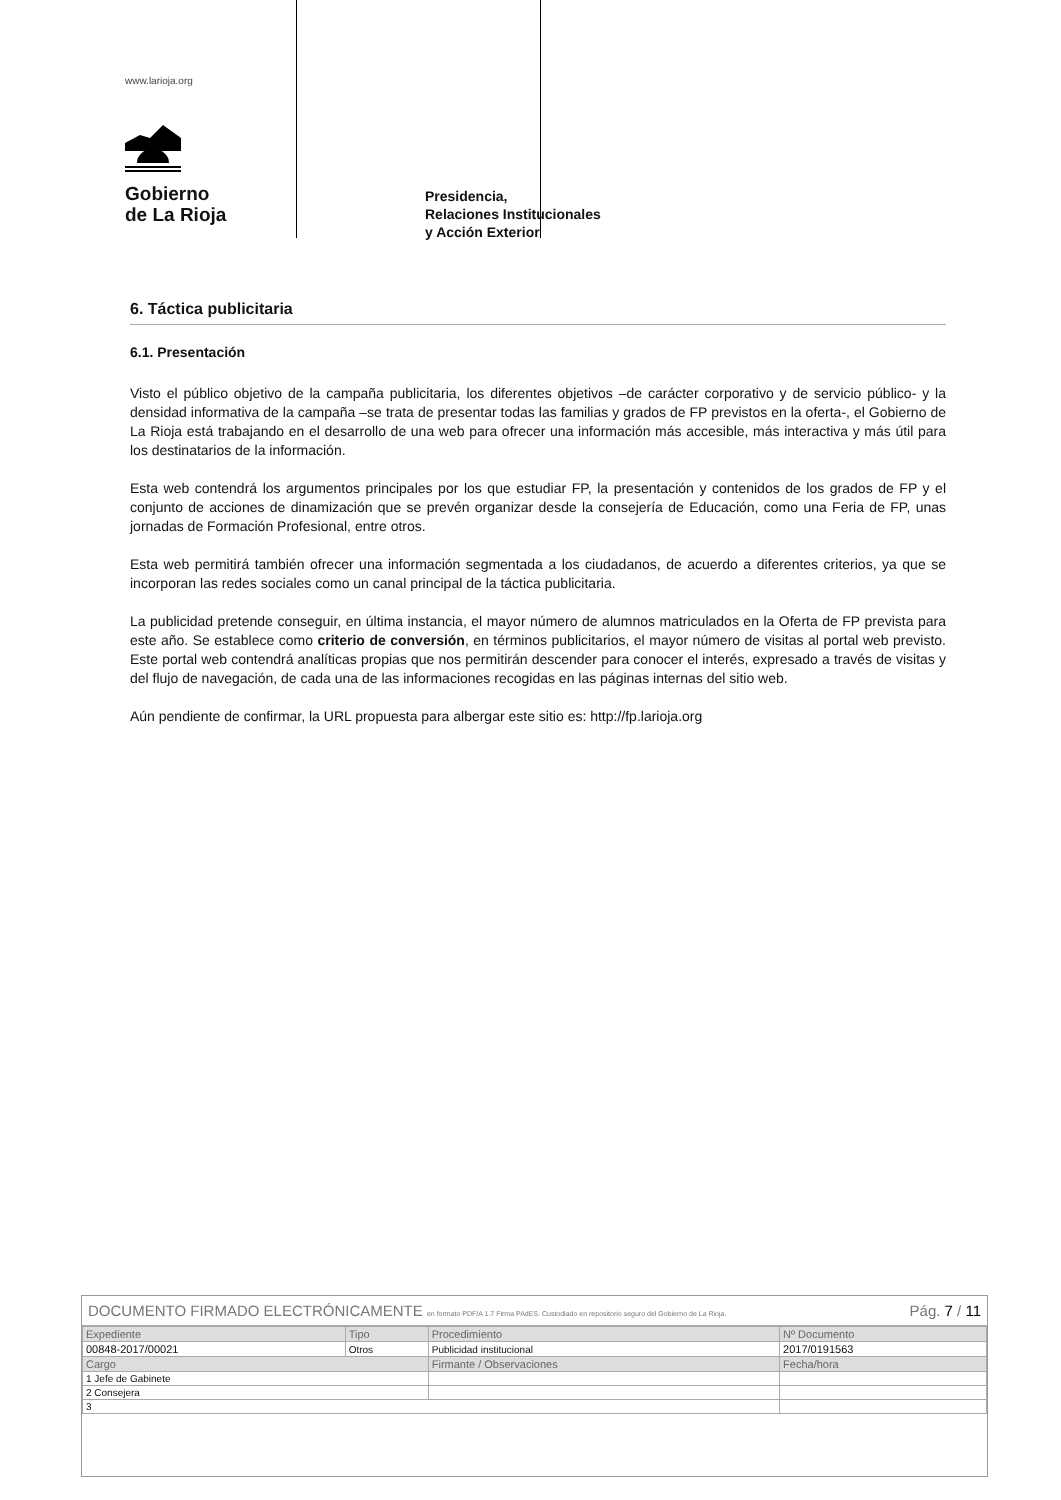www.larioja.org
Gobierno
de La Rioja
Presidencia,
Relaciones Institucionales
y Acción Exterior
6. Táctica publicitaria
6.1. Presentación
Visto el público objetivo de la campaña publicitaria, los diferentes objetivos –de carácter corporativo y de servicio público- y la densidad informativa de la campaña –se trata de presentar todas las familias y grados de FP previstos en la oferta-, el Gobierno de La Rioja está trabajando en el desarrollo de una web para ofrecer una información más accesible, más interactiva y más útil para los destinatarios de la información.
Esta web contendrá los argumentos principales por los que estudiar FP, la presentación y contenidos de los grados de FP y el conjunto de acciones de dinamización que se prevén organizar desde la consejería de Educación, como una Feria de FP, unas jornadas de Formación Profesional, entre otros.
Esta web permitirá también ofrecer una información segmentada a los ciudadanos, de acuerdo a diferentes criterios, ya que se incorporan las redes sociales como un canal principal de la táctica publicitaria.
La publicidad pretende conseguir, en última instancia, el mayor número de alumnos matriculados en la Oferta de FP prevista para este año. Se establece como criterio de conversión, en términos publicitarios, el mayor número de visitas al portal web previsto. Este portal web contendrá analíticas propias que nos permitirán descender para conocer el interés, expresado a través de visitas y del flujo de navegación, de cada una de las informaciones recogidas en las páginas internas del sitio web.
Aún pendiente de confirmar, la URL propuesta para albergar este sitio es: http://fp.larioja.org
DOCUMENTO FIRMADO ELECTRÓNICAMENTE en formato PDF/A 1.7 Firma PAdES. Custodiado en repositorio seguro del Gobierno de La Rioja. Pág. 7 / 11
| Expediente | Tipo | Procedimiento | Nº Documento |
| 00848-2017/00021 | Otros | Publicidad institucional | 2017/0191563 |
| Cargo | | Firmante / Observaciones | Fecha/hora |
| 1 Jefe de Gabinete | | | |
| 2 Consejera | | | |
| 3 | | | |